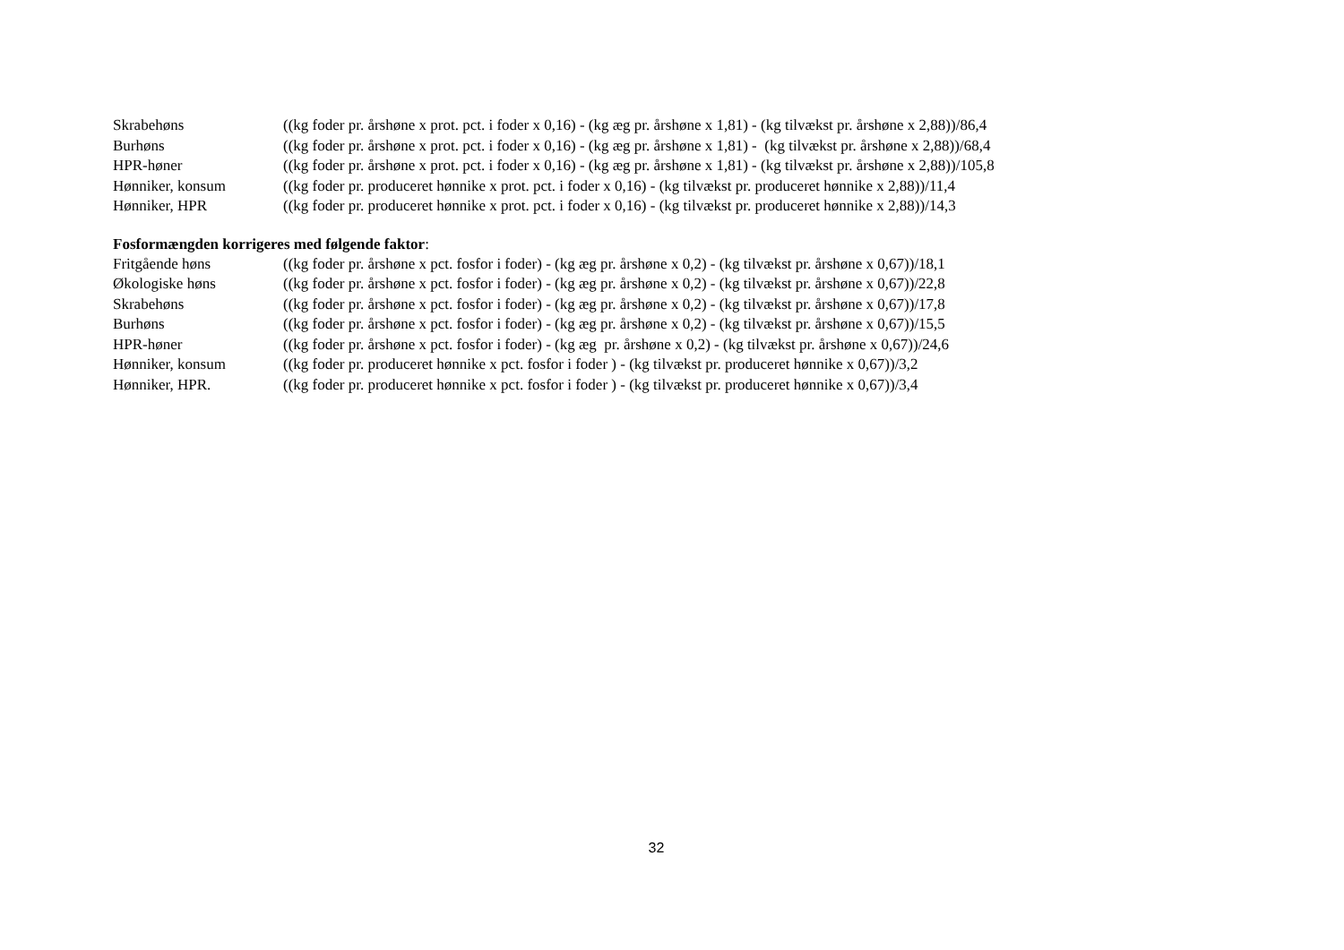| Skrabehøns | ((kg foder pr. årshøne x prot. pct. i foder x 0,16) - (kg æg pr. årshøne x 1,81) - (kg tilvækst pr. årshøne x 2,88))/86,4 |
| Burhøns | ((kg foder pr. årshøne x prot. pct. i foder x 0,16) - (kg æg pr. årshøne x 1,81) - (kg tilvækst pr. årshøne x 2,88))/68,4 |
| HPR-høner | ((kg foder pr. årshøne x prot. pct. i foder x 0,16) - (kg æg pr. årshøne x 1,81) - (kg tilvækst pr. årshøne x 2,88))/105,8 |
| Hønniker, konsum | ((kg foder pr. produceret hønnike x prot. pct. i foder x 0,16) - (kg tilvækst pr. produceret hønnike x 2,88))/11,4 |
| Hønniker, HPR | ((kg foder pr. produceret hønnike x prot. pct. i foder x 0,16) - (kg tilvækst pr. produceret hønnike x 2,88))/14,3 |
Fosformængden korrigeres med følgende faktor:
| Fritgående høns | ((kg foder pr. årshøne x pct. fosfor i foder) - (kg æg pr. årshøne x 0,2) - (kg tilvækst pr. årshøne x 0,67))/18,1 |
| Økologiske høns | ((kg foder pr. årshøne x pct. fosfor i foder) - (kg æg pr. årshøne x 0,2) - (kg tilvækst pr. årshøne x 0,67))/22,8 |
| Skrabehøns | ((kg foder pr. årshøne x pct. fosfor i foder) - (kg æg pr. årshøne x 0,2) - (kg tilvækst pr. årshøne x 0,67))/17,8 |
| Burhøns | ((kg foder pr. årshøne x pct. fosfor i foder) - (kg æg pr. årshøne x 0,2) - (kg tilvækst pr. årshøne x 0,67))/15,5 |
| HPR-høner | ((kg foder pr. årshøne x pct. fosfor i foder) - (kg æg pr. årshøne x 0,2) - (kg tilvækst pr. årshøne x 0,67))/24,6 |
| Hønniker, konsum | ((kg foder pr. produceret hønnike x pct. fosfor i foder ) - (kg tilvækst pr. produceret hønnike x 0,67))/3,2 |
| Hønniker, HPR. | ((kg foder pr. produceret hønnike x pct. fosfor i foder ) - (kg tilvækst pr. produceret hønnike x 0,67))/3,4 |
32